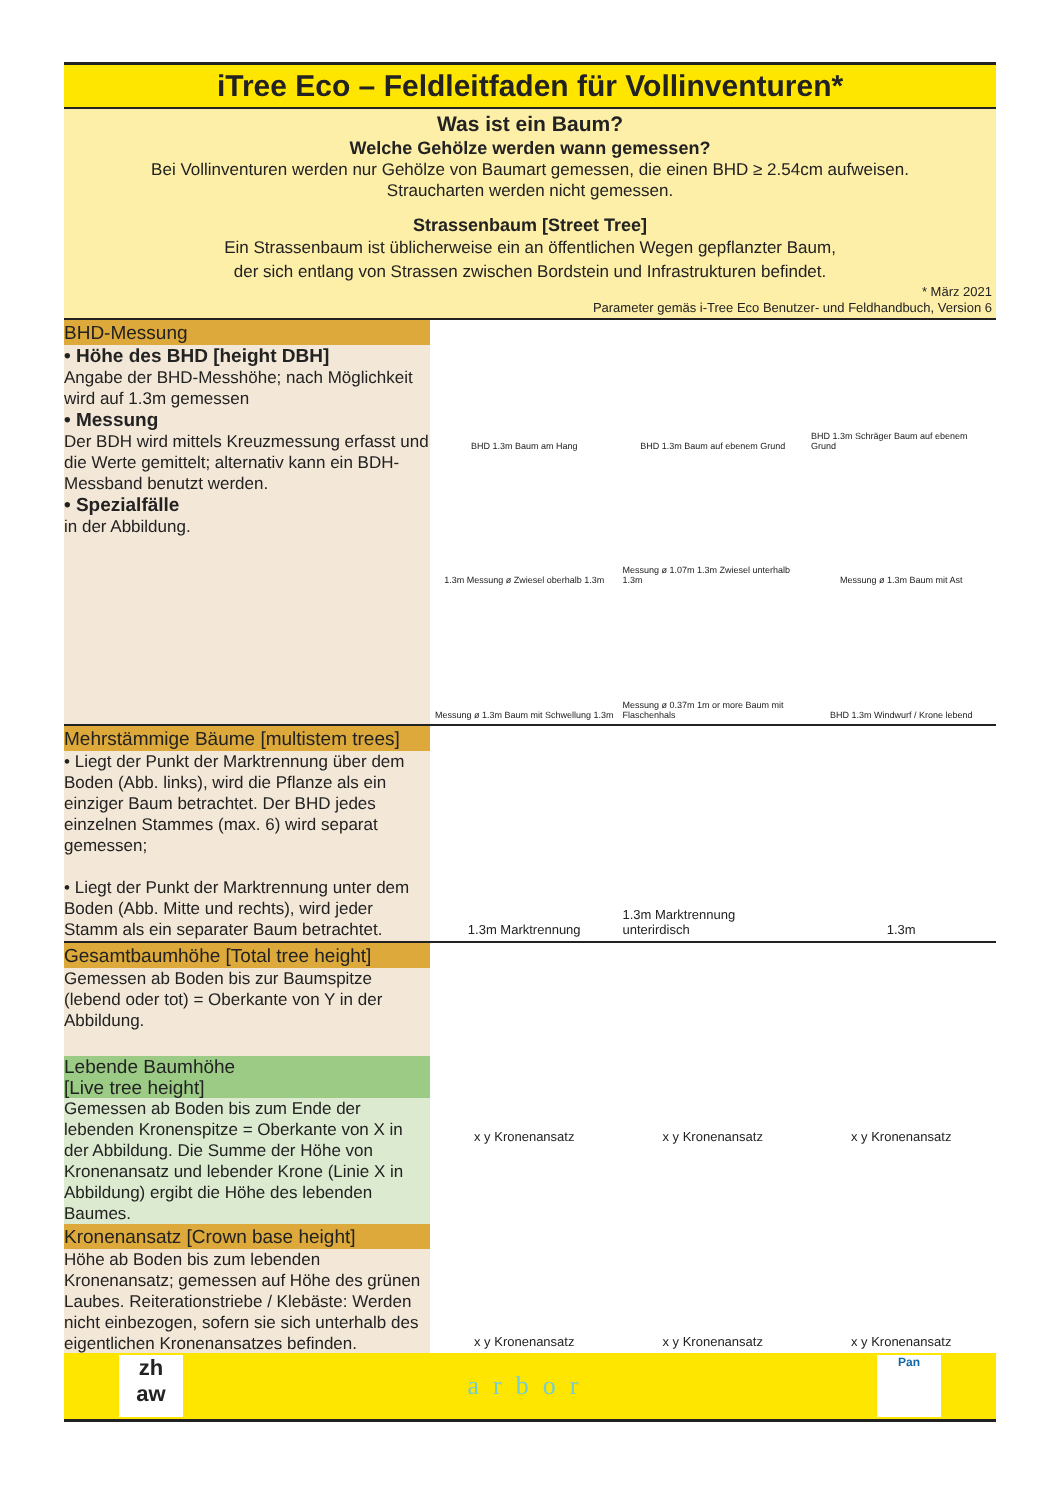iTree Eco – Feldleitfaden für Vollinventuren*
Was ist ein Baum?
Welche Gehölze werden wann gemessen?
Bei Vollinventuren werden nur Gehölze von Baumart gemessen, die einen BHD ≥ 2.54cm aufweisen.
Straucharten werden nicht gemessen.
Strassenbaum [Street Tree]
Ein Strassenbaum ist üblicherweise ein an öffentlichen Wegen gepflanzter Baum,
der sich entlang von Strassen zwischen Bordstein und Infrastrukturen befindet.
* März 2021
Parameter gemäs i-Tree Eco Benutzer- und Feldhandbuch, Version 6
BHD-Messung
• Höhe des BHD [height DBH]
Angabe der BHD-Messhöhe; nach Möglichkeit wird auf 1.3m gemessen
• Messung
Der BDH wird mittels Kreuzmessung erfasst und die Werte gemittelt; alternativ kann ein BDH-Messband benutzt werden.
• Spezialfälle
in der Abbildung.
BHD 1.3m Baum am Hang
BHD 1.3m Baum auf ebenem Grund
BHD 1.3m Schräger Baum auf ebenem Grund
1.3m Messung ø Zwiesel oberhalb 1.3m
Messung ø 1.07m 1.3m Zwiesel unterhalb 1.3m
Messung ø 1.3m Baum mit Ast
Messung ø 1.3m Baum mit Schwellung 1.3m
Messung ø 0.37m 1m or more Baum mit Flaschenhals
BHD 1.3m Windwurf / Krone lebend
Mehrstämmige Bäume [multistem trees]
• Liegt der Punkt der Marktrennung über dem Boden (Abb. links), wird die Pflanze als ein einziger Baum betrachtet. Der BHD jedes einzelnen Stammes (max. 6) wird separat gemessen;
• Liegt der Punkt der Marktrennung unter dem Boden (Abb. Mitte und rechts), wird jeder Stamm als ein separater Baum betrachtet.
1.3m Marktrennung
1.3m Marktrennung unterirdisch
1.3m
Gesamtbaumhöhe [Total tree height]
Gemessen ab Boden bis zur Baumspitze (lebend oder tot) = Oberkante von Y in der Abbildung.
Lebende Baumhöhe
[Live tree height]
Gemessen ab Boden bis zum Ende der lebenden Kronenspitze = Oberkante von X in der Abbildung. Die Summe der Höhe von Kronenansatz und lebender Krone (Linie X in Abbildung) ergibt die Höhe des lebenden Baumes.
Kronenansatz [Crown base height]
Höhe ab Boden bis zum lebenden Kronenansatz; gemessen auf Höhe des grünen Laubes. Reiterationstriebe / Klebäste: Werden nicht einbezogen, sofern sie sich unterhalb des eigentlichen Kronenansatzes befinden.
x y Kronenansatz
x y Kronenansatz
x y Kronenansatz
x y Kronenansatz
x y Kronenansatz
x y Kronenansatz
zh
aw
arbor
Pan